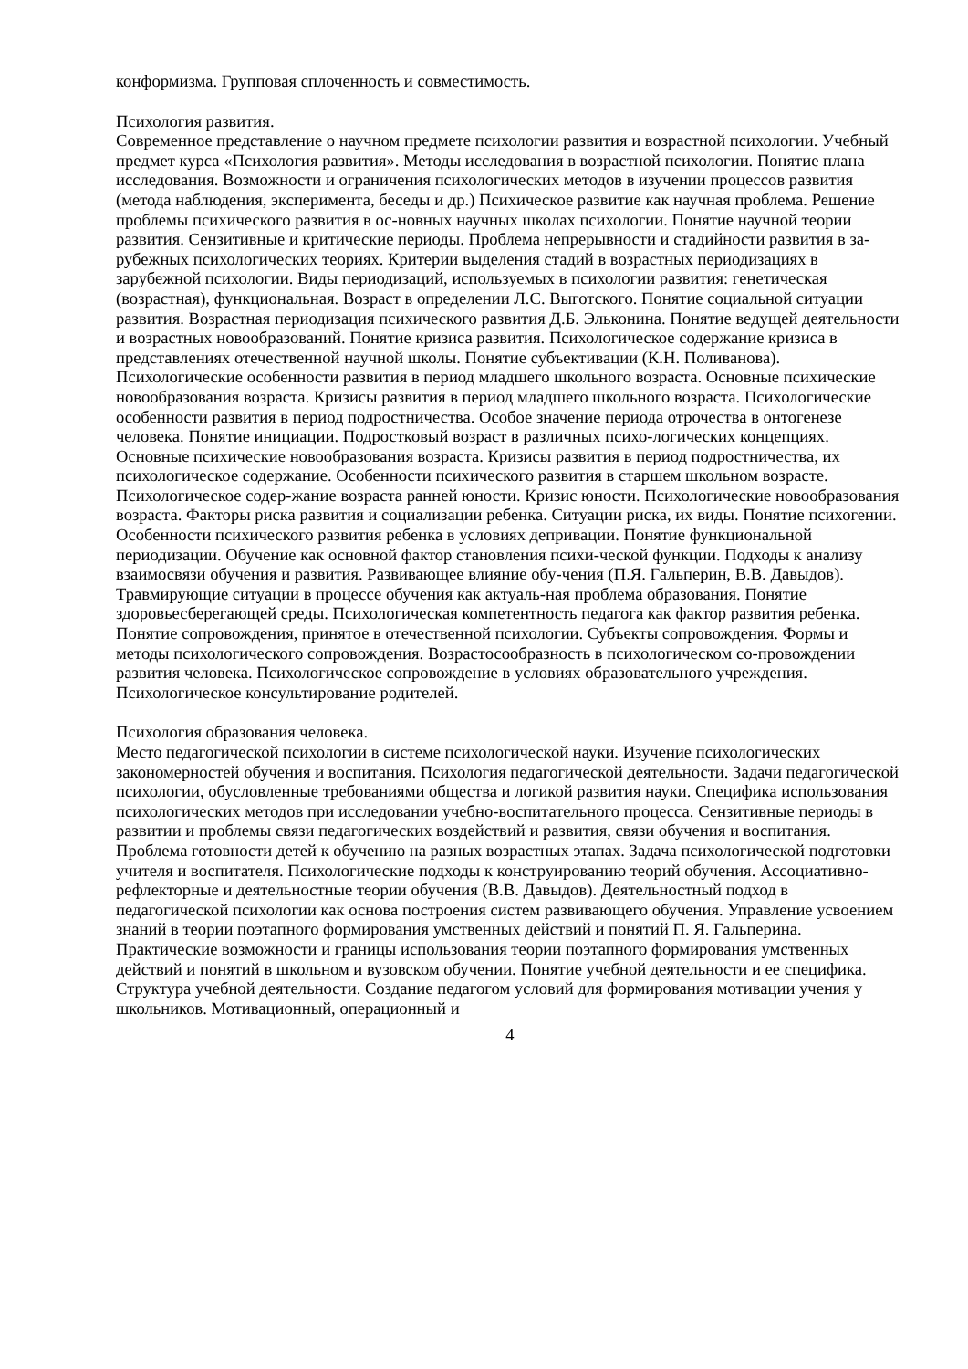конформизма. Групповая сплоченность и совместимость.
Психология развития.
Современное представление о научном предмете психологии развития и возрастной психологии. Учебный предмет курса «Психология развития». Методы исследования в возрастной психологии. Понятие плана исследования. Возможности и ограничения психологических методов в изучении процессов развития (метода наблюдения, эксперимента, беседы и др.) Психическое развитие как научная проблема. Решение проблемы психического развития в ос-новных научных школах психологии. Понятие научной теории развития. Сензитивные и критические периоды. Проблема непрерывности и стадийности развития в за-рубежных психологических теориях. Критерии выделения стадий в возрастных периодизациях в зарубежной психологии. Виды периодизаций, используемых в психологии развития: генетическая (возрастная), функциональная. Возраст в определении Л.С. Выготского. Понятие социальной ситуации развития. Возрастная периодизация психического развития Д.Б. Эльконина. Понятие ведущей деятельности и возрастных новообразований. Понятие кризиса развития. Психологическое содержание кризиса в представлениях отечественной научной школы. Понятие субъективации (К.Н. Поливанова). Психологические особенности развития в период младшего школьного возраста. Основные психические новообразования возраста. Кризисы развития в период младшего школьного возраста. Психологические особенности развития в период подростничества. Особое значение периода отрочества в онтогенезе человека. Понятие инициации. Подростковый возраст в различных психо-логических концепциях. Основные психические новообразования возраста. Кризисы развития в период подростничества, их психологическое содержание. Особенности психического развития в старшем школьном возрасте. Психологическое содер-жание возраста ранней юности. Кризис юности. Психологические новообразования возраста. Факторы риска развития и социализации ребенка. Ситуации риска, их виды. Понятие психогении. Особенности психического развития ребенка в условиях депривации. Понятие функциональной периодизации. Обучение как основной фактор становления психи-ческой функции. Подходы к анализу взаимосвязи обучения и развития. Развивающее влияние обу-чения (П.Я. Гальперин, В.В. Давыдов). Травмирующие ситуации в процессе обучения как актуаль-ная проблема образования. Понятие здоровьесберегающей среды. Психологическая компетентность педагога как фактор развития ребенка. Понятие сопровождения, принятое в отечественной психологии. Субъекты сопровождения. Формы и методы психологического сопровождения. Возрастосообразность в психологическом со-провождении развития человека. Психологическое сопровождение в условиях образовательного учреждения. Психологическое консультирование родителей.
Психология образования человека.
Место педагогической психологии в системе психологической науки. Изучение психологических закономерностей обучения и воспитания. Психология педагогической деятельности. Задачи педагогической психологии, обусловленные требованиями общества и логикой развития науки. Специфика использования психологических методов при исследовании учебно-воспитательного процесса. Сензитивные периоды в развитии и проблемы связи педагогических воздействий и развития, связи обучения и воспитания. Проблема готовности детей к обучению на разных возрастных этапах. Задача психологической подготовки учителя и воспитателя. Психологические подходы к конструированию теорий обучения. Ассоциативно-рефлекторные и деятельностные теории обучения (В.В. Давыдов). Деятельностный подход в педагогической психологии как основа построения систем развивающего обучения. Управление усвоением знаний в теории поэтапного формирования умственных действий и понятий П. Я. Гальперина. Практические возможности и границы использования теории поэтапного формирования умственных действий и понятий в школьном и вузовском обучении. Понятие учебной деятельности и ее специфика. Структура учебной деятельности. Создание педагогом условий для формирования мотивации учения у школьников. Мотивационный, операционный и
4